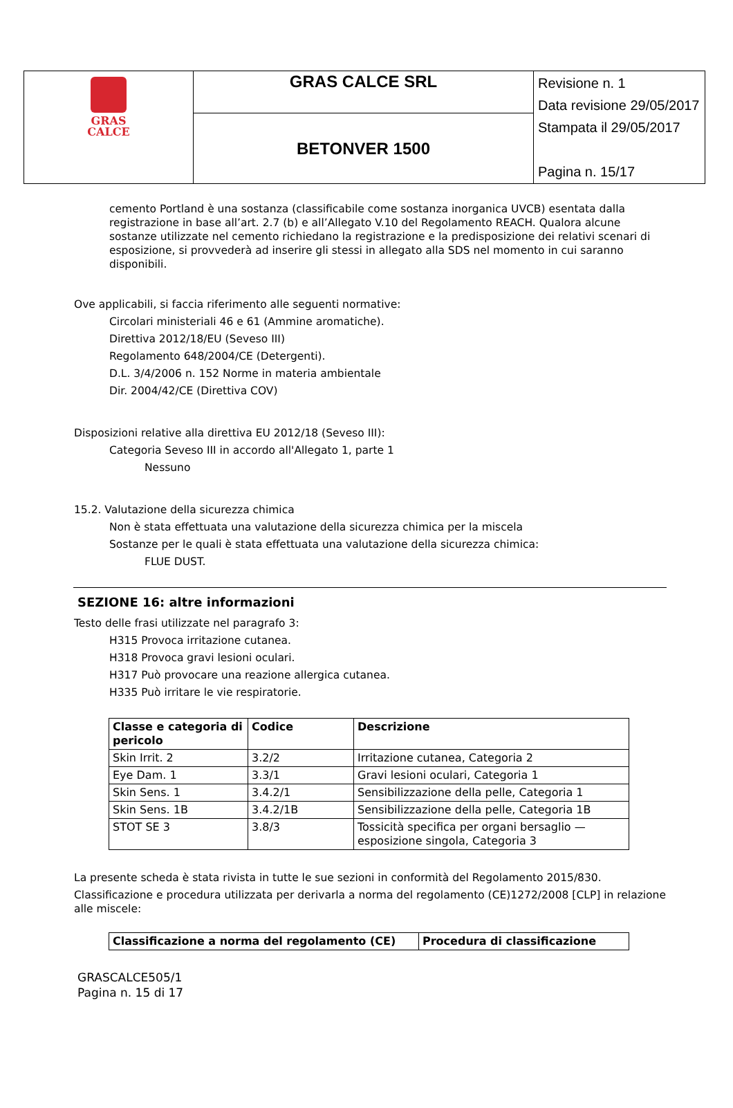| GRAS CALCE | GRAS CALCE SRL | Revisione n. 1 Data revisione 29/05/2017 Stampata il 29/05/2017 Pagina n. 15/17 |
| | BETONVER 1500 | |
cemento Portland è una sostanza (classificabile come sostanza inorganica UVCB) esentata dalla registrazione in base all’art. 2.7 (b) e all’Allegato V.10 del Regolamento REACH. Qualora alcune sostanze utilizzate nel cemento richiedano la registrazione e la predisposizione dei relativi scenari di esposizione, si provvederà ad inserire gli stessi in allegato alla SDS nel momento in cui saranno disponibili.
Ove applicabili, si faccia riferimento alle seguenti normative:
Circolari ministeriali 46 e 61 (Ammine aromatiche).
Direttiva 2012/18/EU (Seveso III)
Regolamento 648/2004/CE (Detergenti).
D.L. 3/4/2006 n. 152 Norme in materia ambientale
Dir. 2004/42/CE (Direttiva COV)
Disposizioni relative alla direttiva EU 2012/18 (Seveso III):
Categoria Seveso III in accordo all'Allegato 1, parte 1
Nessuno
15.2. Valutazione della sicurezza chimica
Non è stata effettuata una valutazione della sicurezza chimica per la miscela
Sostanze per le quali è stata effettuata una valutazione della sicurezza chimica:
FLUE DUST.
SEZIONE 16: altre informazioni
Testo delle frasi utilizzate nel paragrafo 3:
H315 Provoca irritazione cutanea.
H318 Provoca gravi lesioni oculari.
H317 Può provocare una reazione allergica cutanea.
H335 Può irritare le vie respiratorie.
| Classe e categoria di pericolo | Codice | Descrizione |
| --- | --- | --- |
| Skin Irrit. 2 | 3.2/2 | Irritazione cutanea, Categoria 2 |
| Eye Dam. 1 | 3.3/1 | Gravi lesioni oculari, Categoria 1 |
| Skin Sens. 1 | 3.4.2/1 | Sensibilizzazione della pelle, Categoria 1 |
| Skin Sens. 1B | 3.4.2/1B | Sensibilizzazione della pelle, Categoria 1B |
| STOT SE 3 | 3.8/3 | Tossicità specifica per organi bersaglio — esposizione singola, Categoria 3 |
La presente scheda è stata rivista in tutte le sue sezioni in conformità del Regolamento 2015/830.
Classificazione e procedura utilizzata per derivarla a norma del regolamento (CE)1272/2008 [CLP] in relazione alle miscele:
| Classificazione a norma del regolamento (CE) | Procedura di classificazione |
| --- | --- |
GRASCALCE505/1
Pagina n. 15 di 17